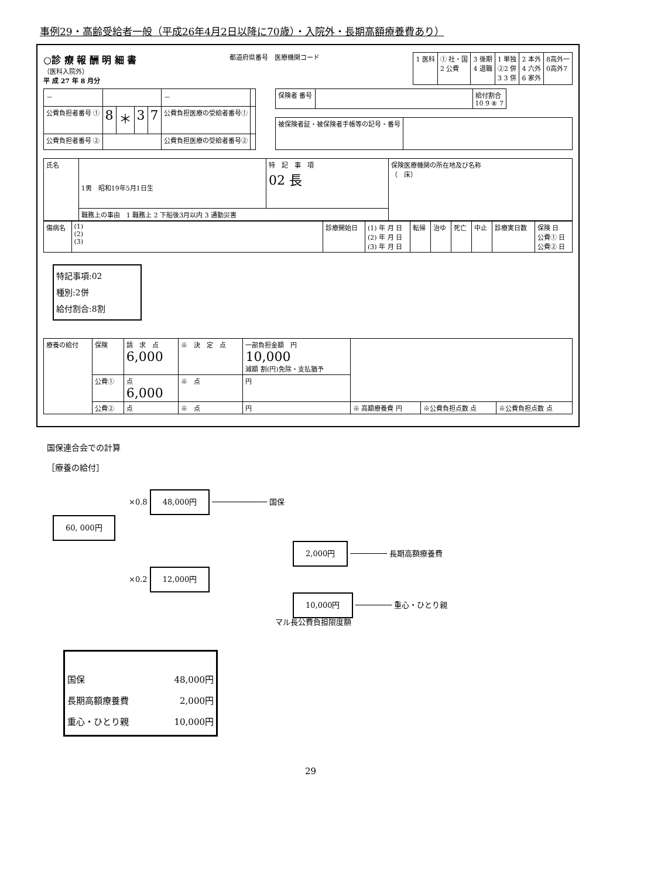事例29・高齢受給者一般（平成26年4月2日以降に70歳）・入院外・長期高額療養費あり）
○診 療 報 酬 明 細 書
（医科入院外）
平 成 27 年 8 月分
都道府県番号　医療機関コード
| 1 医科 | ① 社・国 2 公費 | 3 後期 4 退職 | 1 単独 ②2 併 3 3 併 | 2 本外 4 六外 6 家外 | 8高外一 0高外7 |
| － | | | | | － | |
| 公費負担者番号 ① | 8 | ＊ | 3 | 7 | 公費負担医療の受給者番号① | |
| 公費負担者番号 ② | | | | | 公費負担医療の受給者番号② | |
| 保険者 番号 | | 給付割合 10 9 ⑧ 7 |
| 被保険者証・被保険者手帳等の記号・番号 | |
| 氏名 | 1男 昭和19年5月1日生 | 特 記 事 項 02 長 | 保険医療機関の所在地及び名称 （ 床） |
| | 職務上の事由 1 職務上 2 下船後3月以内 3 通勤災害 | | |
| 傷病名 | (1) (2) (3) | 診療開始日 | (1) 年 月 日 (2) 年 月 日 (3) 年 月 日 | 転帰 | 治ゆ | 死亡 | 中止 | 診療実日数 | 保険 日 公費① 日 公費② 日 |
特記事項:02
種別:2併
給付割合:8割
| 療養の給付 | 保険 | 請 求 点 6,000 | ※ 決 定 点 | 一部負担金額 円 10,000 減額 割(円)免除・支払猶予 | | | |
| | 公費① | 点 6,000 | ※ 点 | 円 | | | |
| | 公費② | 点 | ※ 点 | 円 | ※ 高額療養費 円 | ※公費負担点数 点 | ※公費負担点数 点 |
国保連合会での計算
［療養の給付］
×0.8 48,000円 ──────────── 国保
60, 000円
2,000円 ──────── 長期高額療養費
×0.2 12,000円
10,000円 ──────── 重心・ひとり親
マル長公費負担限度額
国保 48,000円
長期高額療養費 2,000円
重心・ひとり親 10,000円
29